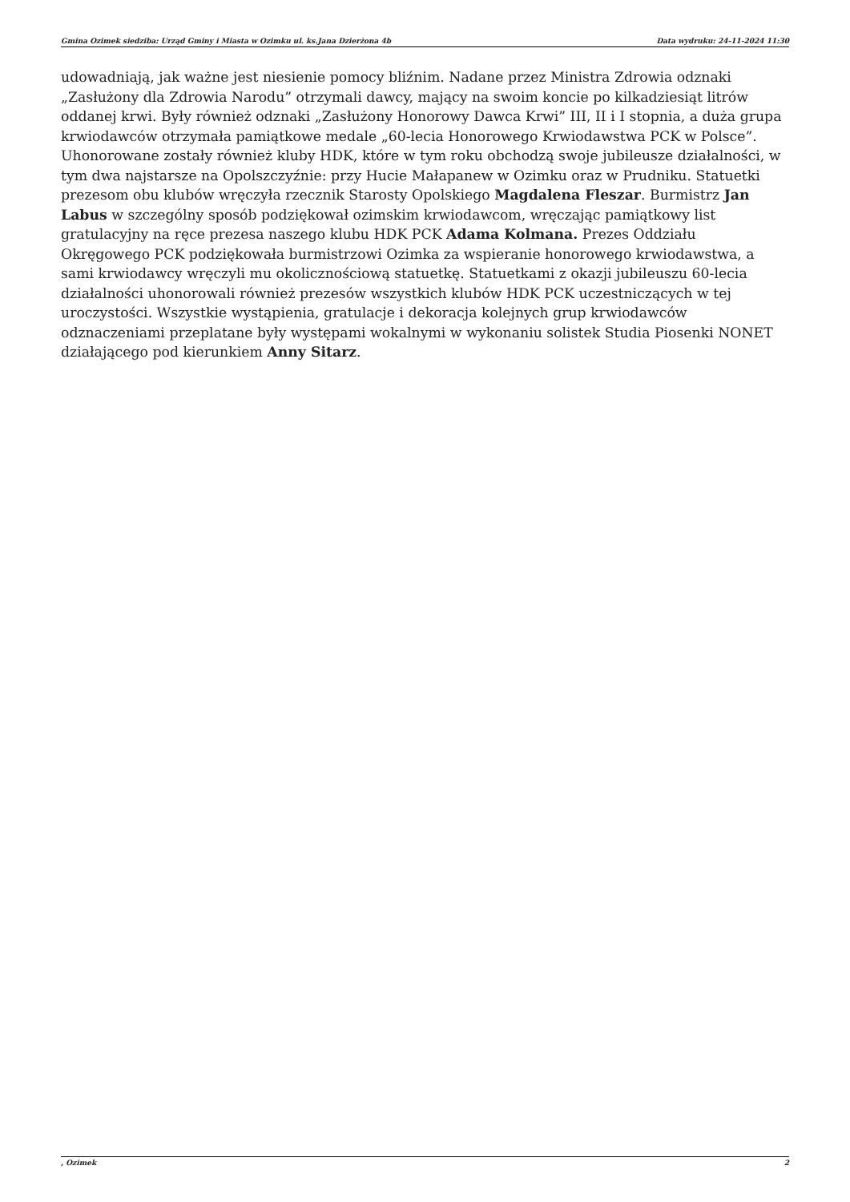Gmina Ozimek siedziba: Urząd Gminy i Miasta w Ozimku ul. ks.Jana Dzierżona 4b Data wydruku: 24-11-2024 11:30
udowadniają, jak ważne jest niesienie pomocy bliźnim. Nadane przez Ministra Zdrowia odznaki „Zasłużony dla Zdrowia Narodu” otrzymali dawcy, mający na swoim koncie po kilkadziesiąt litrów oddanej krwi. Były również odznaki „Zasłużony Honorowy Dawca Krwi” III, II i I stopnia, a duża grupa krwiodawców otrzymała pamiątkowe medale „60-lecia Honorowego Krwiodawstwa PCK w Polsce”. Uhonorowane zostały również kluby HDK, które w tym roku obchodzą swoje jubileusze działalności, w tym dwa najstarsze na Opolszczyźnie: przy Hucie Małapanew w Ozimku oraz w Prudniku. Statuetki prezesom obu klubów wręczyła rzecznik Starosty Opolskiego Magdalena Fleszar. Burmistrz Jan Labus w szczególny sposób podziękował ozimskim krwiodawcom, wręczając pamiątkowy list gratulacyjny na ręce prezesa naszego klubu HDK PCK Adama Kolmana. Prezes Oddziału Okręgowego PCK podziękowała burmistrzowi Ozimka za wspieranie honorowego krwiodawstwa, a sami krwiodawcy wręczyli mu okolicznościową statuetkę. Statuetkami z okazji jubileuszu 60-lecia działalności uhonorowali również prezesów wszystkich klubów HDK PCK uczestniczących w tej uroczystości. Wszystkie wystąpienia, gratulacje i dekoracja kolejnych grup krwiodawców odznaczeniami przeplatane były występami wokalnymi w wykonaniu solistek Studia Piosenki NONET działającego pod kierunkiem Anny Sitarz.
, Ozimek 2